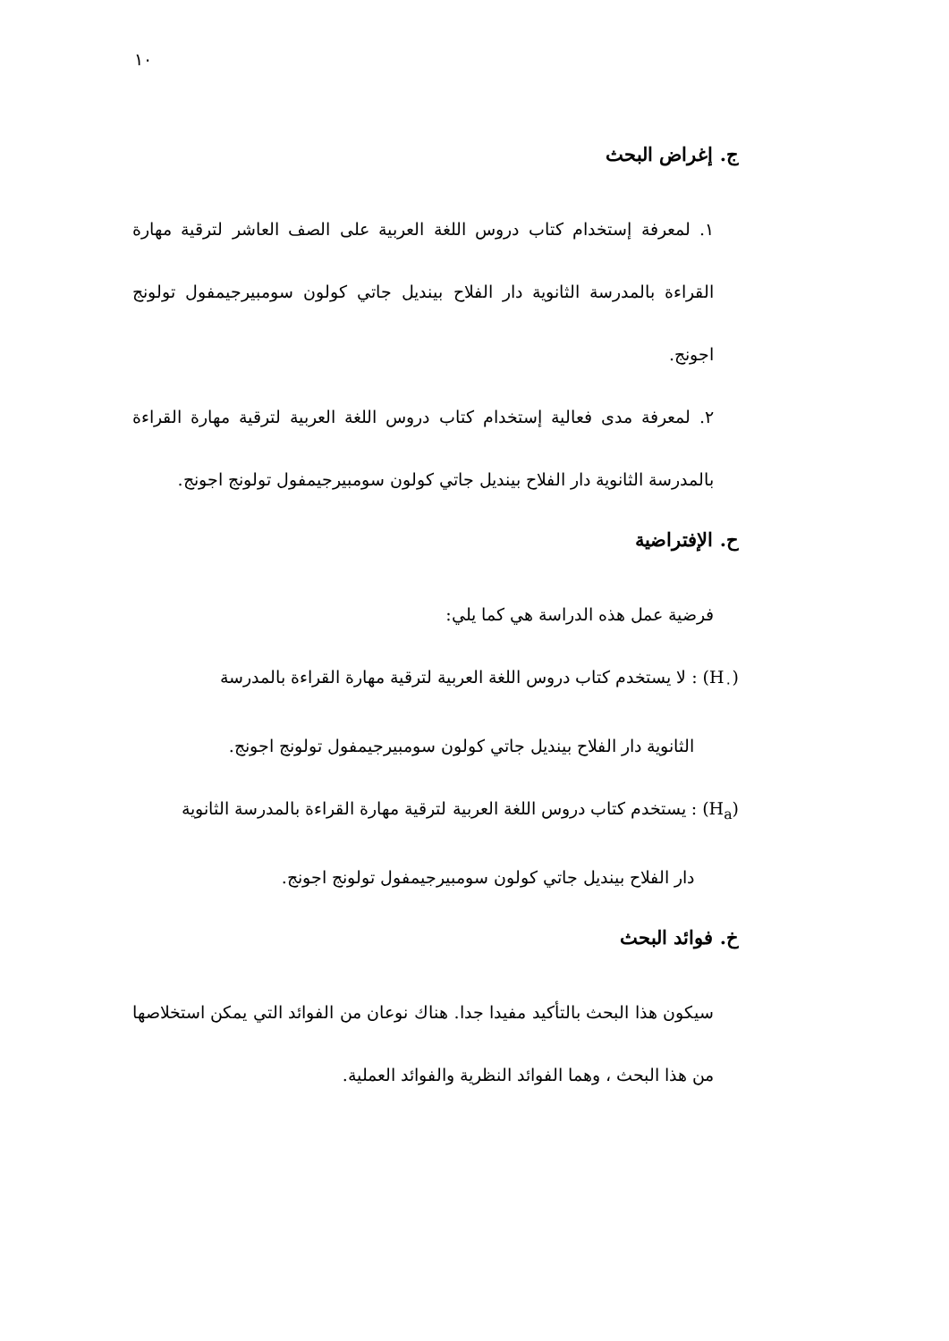١٠
ج. إغراض البحث
١. لمعرفة إستخدام كتاب دروس اللغة العربية على الصف العاشر لترقية مهارة القراءة بالمدرسة الثانوية دار الفلاح بينديل جاتي كولون سومبيرجيمفول تولونج اجونج.
٢. لمعرفة مدى فعالية إستخدام كتاب دروس اللغة العربية لترقية مهارة القراءة بالمدرسة الثانوية دار الفلاح بينديل جاتي كولون سومبيرجيمفول تولونج اجونج.
ح. الإفتراضية
فرضية عمل هذه الدراسة هي كما يلي:
(H<sub>٠</sub>) : لا يستخدم كتاب دروس اللغة العربية لترقية مهارة القراءة بالمدرسة
الثانوية دار الفلاح بينديل جاتي كولون سومبيرجيمفول تولونج اجونج.
(H<sub>a</sub>) : يستخدم كتاب دروس اللغة العربية لترقية مهارة القراءة بالمدرسة الثانوية
دار الفلاح بينديل جاتي كولون سومبيرجيمفول تولونج اجونج.
خ. فوائد البحث
سيكون هذا البحث بالتأكيد مفيدا جدا. هناك نوعان من الفوائد التي يمكن استخلاصها من هذا البحث ، وهما الفوائد النظرية والفوائد العملية.